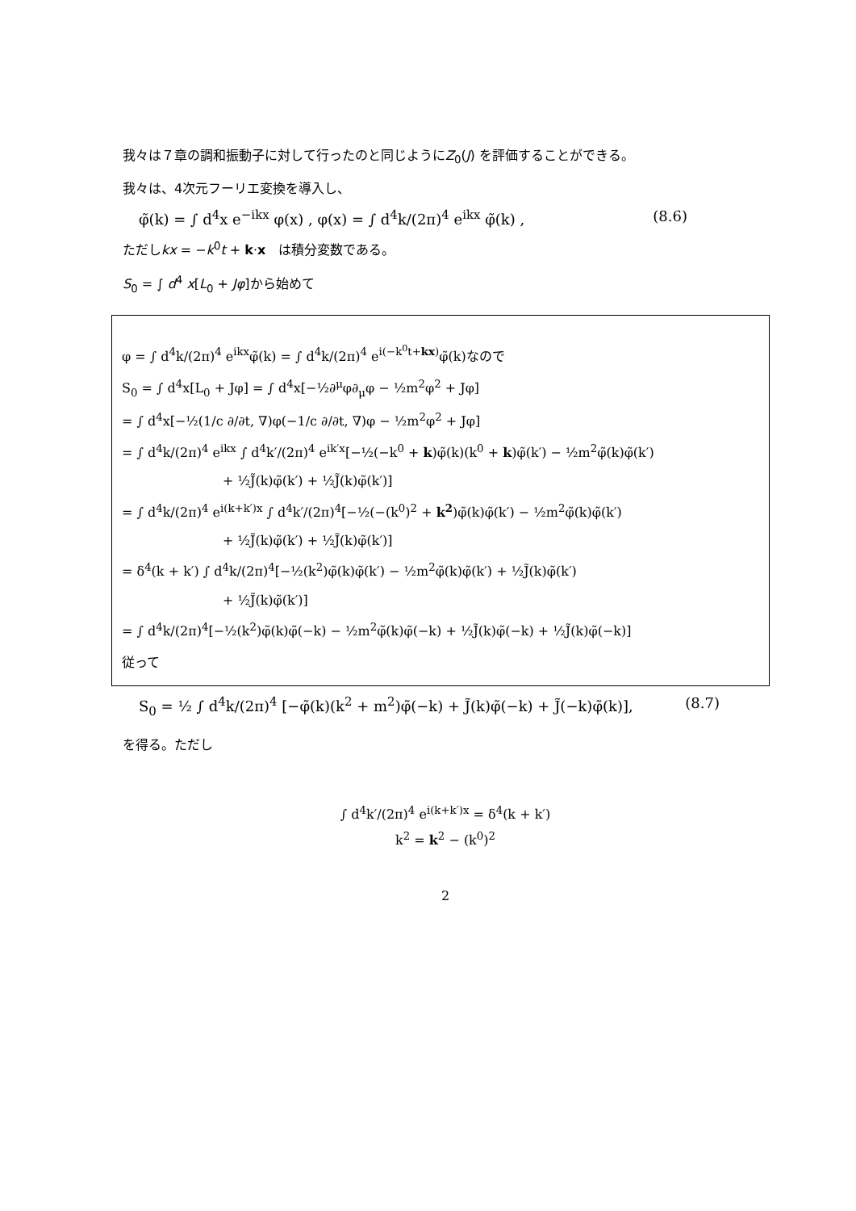我々は７章の調和振動子に対して行ったのと同じようにZ<sub>0</sub>(J) を評価することができる。
我々は、4次元フーリエ変換を導入し、
φ̃(k) = ∫ d<sup>4</sup>x e<sup>−ikx</sup> φ(x) , φ(x) = ∫ d<sup>4</sup>k/(2π)<sup>4</sup> e<sup>ikx</sup> φ̃(k) , (8.6)
ただしkx = −k<sup>0</sup>t + k·x　は積分変数である。
S<sub>0</sub> = ∫ d<sup>4</sup> x[L<sub>0</sub> + Jφ]から始めて
φ = ∫ d<sup>4</sup>k/(2π)<sup>4</sup> e<sup>ikx</sup>φ̃(k) = ∫ d<sup>4</sup>k/(2π)<sup>4</sup> e<sup>i(−k<sup>0</sup>t+kx)</sup>φ̃(k)なので
S<sub>0</sub> = ∫ d<sup>4</sup>x[L<sub>0</sub> + Jφ] = ∫ d<sup>4</sup>x[−½∂<sup>μ</sup>φ∂<sub>μ</sub>φ − ½m<sup>2</sup>φ<sup>2</sup> + Jφ]
= ∫ d<sup>4</sup>x[−½(1/c ∂/∂t, ∇)φ(−1/c ∂/∂t, ∇)φ − ½m<sup>2</sup>φ<sup>2</sup> + Jφ]
= ∫ d<sup>4</sup>k/(2π)<sup>4</sup> e<sup>ikx</sup> ∫ d<sup>4</sup>k′/(2π)<sup>4</sup> e<sup>ik′x</sup>[−½(−k<sup>0</sup> + k)φ̃(k)(k<sup>0</sup> + k)φ̃(k′) − ½m<sup>2</sup>φ̃(k)φ̃(k′)
+ ½J̃(k)φ̃(k′) + ½J̃(k)φ̃(k′)]
= ∫ d<sup>4</sup>k/(2π)<sup>4</sup> e<sup>i(k+k′)x</sup> ∫ d<sup>4</sup>k′/(2π)<sup>4</sup>[−½(−(k<sup>0</sup>)<sup>2</sup> + k<sup>2</sup>)φ̃(k)φ̃(k′) − ½m<sup>2</sup>φ̃(k)φ̃(k′)
+ ½J̃(k)φ̃(k′) + ½J̃(k)φ̃(k′)]
= δ<sup>4</sup>(k + k′) ∫ d<sup>4</sup>k/(2π)<sup>4</sup>[−½(k<sup>2</sup>)φ̃(k)φ̃(k′) − ½m<sup>2</sup>φ̃(k)φ̃(k′) + ½J̃(k)φ̃(k′)
+ ½J̃(k)φ̃(k′)]
= ∫ d<sup>4</sup>k/(2π)<sup>4</sup>[−½(k<sup>2</sup>)φ̃(k)φ̃(−k) − ½m<sup>2</sup>φ̃(k)φ̃(−k) + ½J̃(k)φ̃(−k) + ½J̃(k)φ̃(−k)]
従って
S<sub>0</sub> = ½ ∫ d<sup>4</sup>k/(2π)<sup>4</sup> [−φ̃(k)(k<sup>2</sup> + m<sup>2</sup>)φ̃(−k) + J̃(k)φ̃(−k) + J̃(−k)φ̃(k)], (8.7)
を得る。ただし
∫ d<sup>4</sup>k′/(2π)<sup>4</sup> e<sup>i(k+k′)x</sup> = δ<sup>4</sup>(k + k′)
k<sup>2</sup> = k<sup>2</sup> − (k<sup>0</sup>)<sup>2</sup>
2